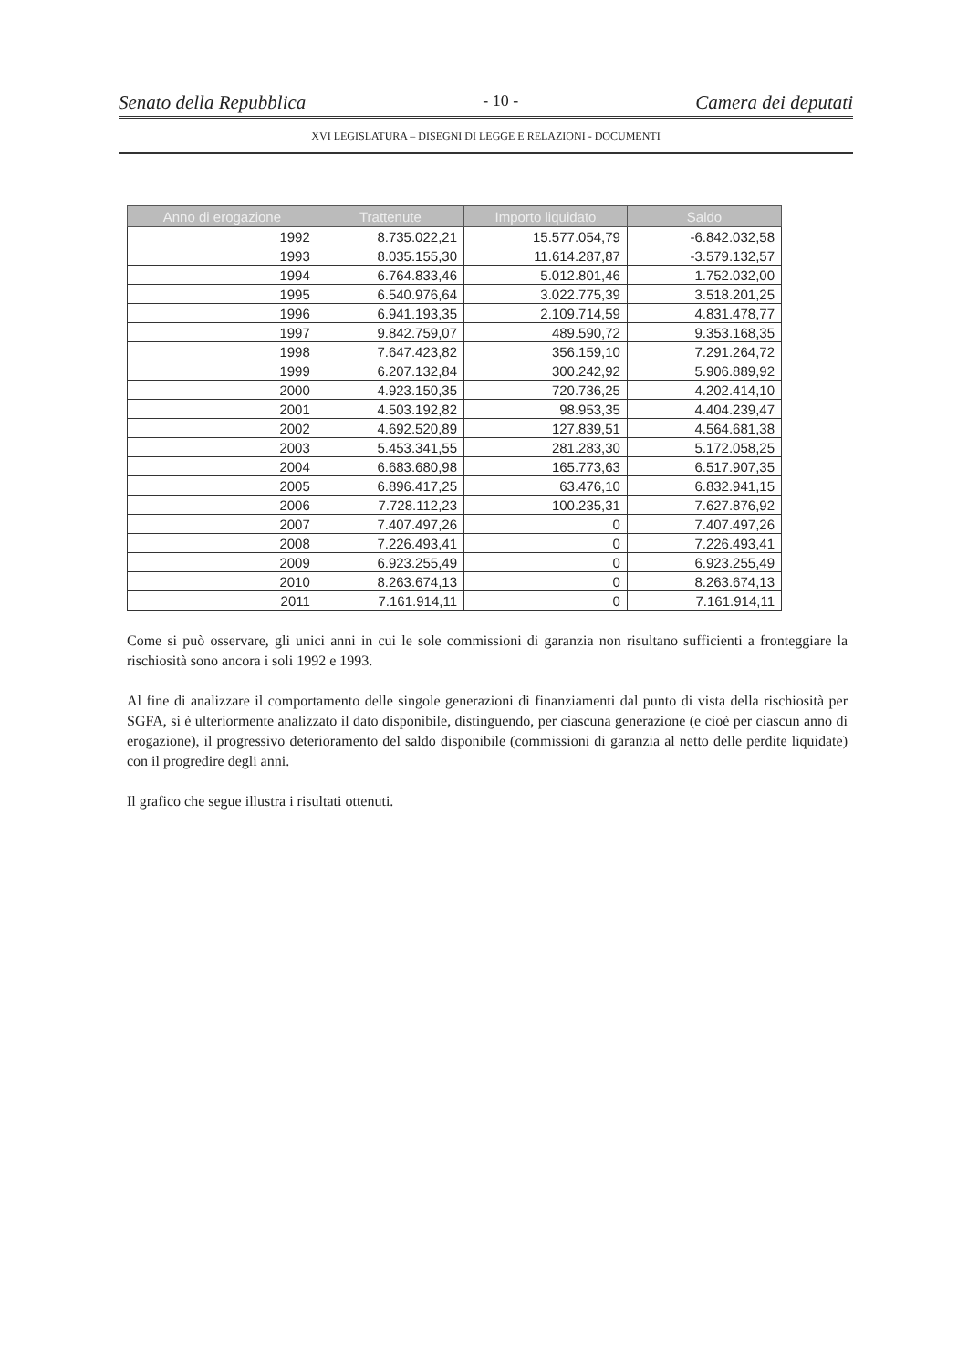Senato della Repubblica - 10 - Camera dei deputati
XVI LEGISLATURA – DISEGNI DI LEGGE E RELAZIONI - DOCUMENTI
| Anno di erogazione | Trattenute | Importo liquidato | Saldo |
| --- | --- | --- | --- |
| 1992 | 8.735.022,21 | 15.577.054,79 | -6.842.032,58 |
| 1993 | 8.035.155,30 | 11.614.287,87 | -3.579.132,57 |
| 1994 | 6.764.833,46 | 5.012.801,46 | 1.752.032,00 |
| 1995 | 6.540.976,64 | 3.022.775,39 | 3.518.201,25 |
| 1996 | 6.941.193,35 | 2.109.714,59 | 4.831.478,77 |
| 1997 | 9.842.759,07 | 489.590,72 | 9.353.168,35 |
| 1998 | 7.647.423,82 | 356.159,10 | 7.291.264,72 |
| 1999 | 6.207.132,84 | 300.242,92 | 5.906.889,92 |
| 2000 | 4.923.150,35 | 720.736,25 | 4.202.414,10 |
| 2001 | 4.503.192,82 | 98.953,35 | 4.404.239,47 |
| 2002 | 4.692.520,89 | 127.839,51 | 4.564.681,38 |
| 2003 | 5.453.341,55 | 281.283,30 | 5.172.058,25 |
| 2004 | 6.683.680,98 | 165.773,63 | 6.517.907,35 |
| 2005 | 6.896.417,25 | 63.476,10 | 6.832.941,15 |
| 2006 | 7.728.112,23 | 100.235,31 | 7.627.876,92 |
| 2007 | 7.407.497,26 | 0 | 7.407.497,26 |
| 2008 | 7.226.493,41 | 0 | 7.226.493,41 |
| 2009 | 6.923.255,49 | 0 | 6.923.255,49 |
| 2010 | 8.263.674,13 | 0 | 8.263.674,13 |
| 2011 | 7.161.914,11 | 0 | 7.161.914,11 |
Come si può osservare, gli unici anni in cui le sole commissioni di garanzia non risultano sufficienti a fronteggiare la rischiosità sono ancora i soli 1992 e 1993.
Al fine di analizzare il comportamento delle singole generazioni di finanziamenti dal punto di vista della rischiosità per SGFA, si è ulteriormente analizzato il dato disponibile, distinguendo, per ciascuna generazione (e cioè per ciascun anno di erogazione), il progressivo deterioramento del saldo disponibile (commissioni di garanzia al netto delle perdite liquidate) con il progredire degli anni.
Il grafico che segue illustra i risultati ottenuti.